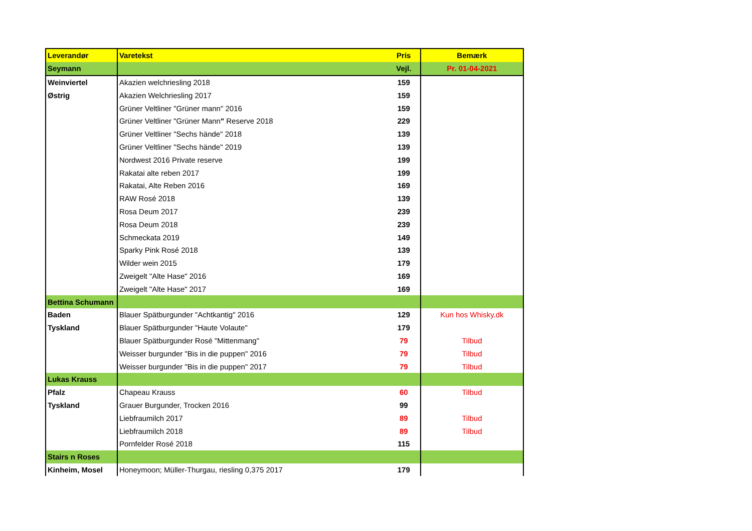| Leverandør | Varetekst | Pris | Bemærk |
| --- | --- | --- | --- |
| Seymann | | Vejl. | Pr. 01-04-2021 |
| Weinviertel | Akazien welchriesling 2018 | 159 | |
| Østrig | Akazien Welchriesling 2017 | 159 | |
| | Grüner Veltliner "Grüner mann" 2016 | 159 | |
| | Grüner Veltliner "Grüner Mann " Reserve 2018 | 229 | |
| | Grüner Veltliner "Sechs hände" 2018 | 139 | |
| | Grüner Veltliner "Sechs hände" 2019 | 139 | |
| | Nordwest 2016 Private reserve | 199 | |
| | Rakatai alte reben 2017 | 199 | |
| | Rakatai, Alte Reben 2016 | 169 | |
| | RAW Rosé 2018 | 139 | |
| | Rosa Deum 2017 | 239 | |
| | Rosa Deum 2018 | 239 | |
| | Schmeckata 2019 | 149 | |
| | Sparky Pink Rosé 2018 | 139 | |
| | Wilder wein 2015 | 179 | |
| | Zweigelt "Alte Hase" 2016 | 169 | |
| | Zweigelt "Alte Hase" 2017 | 169 | |
| Bettina Schumann | | | |
| Baden | Blauer Spätburgunder "Achtkantig" 2016 | 129 | Kun hos Whisky.dk |
| Tyskland | Blauer Spätburgunder "Haute Volaute" | 179 | |
| | Blauer Spätburgunder Rosé "Mittenmang" | 79 | Tilbud |
| | Weisser burgunder "Bis in die puppen" 2016 | 79 | Tilbud |
| | Weisser burgunder "Bis in die puppen" 2017 | 79 | Tilbud |
| Lukas Krauss | | | |
| Pfalz | Chapeau Krauss | 60 | Tilbud |
| Tyskland | Grauer Burgunder, Trocken 2016 | 99 | |
| | Liebfraumilch 2017 | 89 | Tilbud |
| | Liebfraumilch 2018 | 89 | Tilbud |
| | Pornfelder Rosé 2018 | 115 | |
| Stairs n Roses | | | |
| Kinheim, Mosel | Honeymoon; Müller-Thurgau, riesling 0,375 2017 | 179 | |